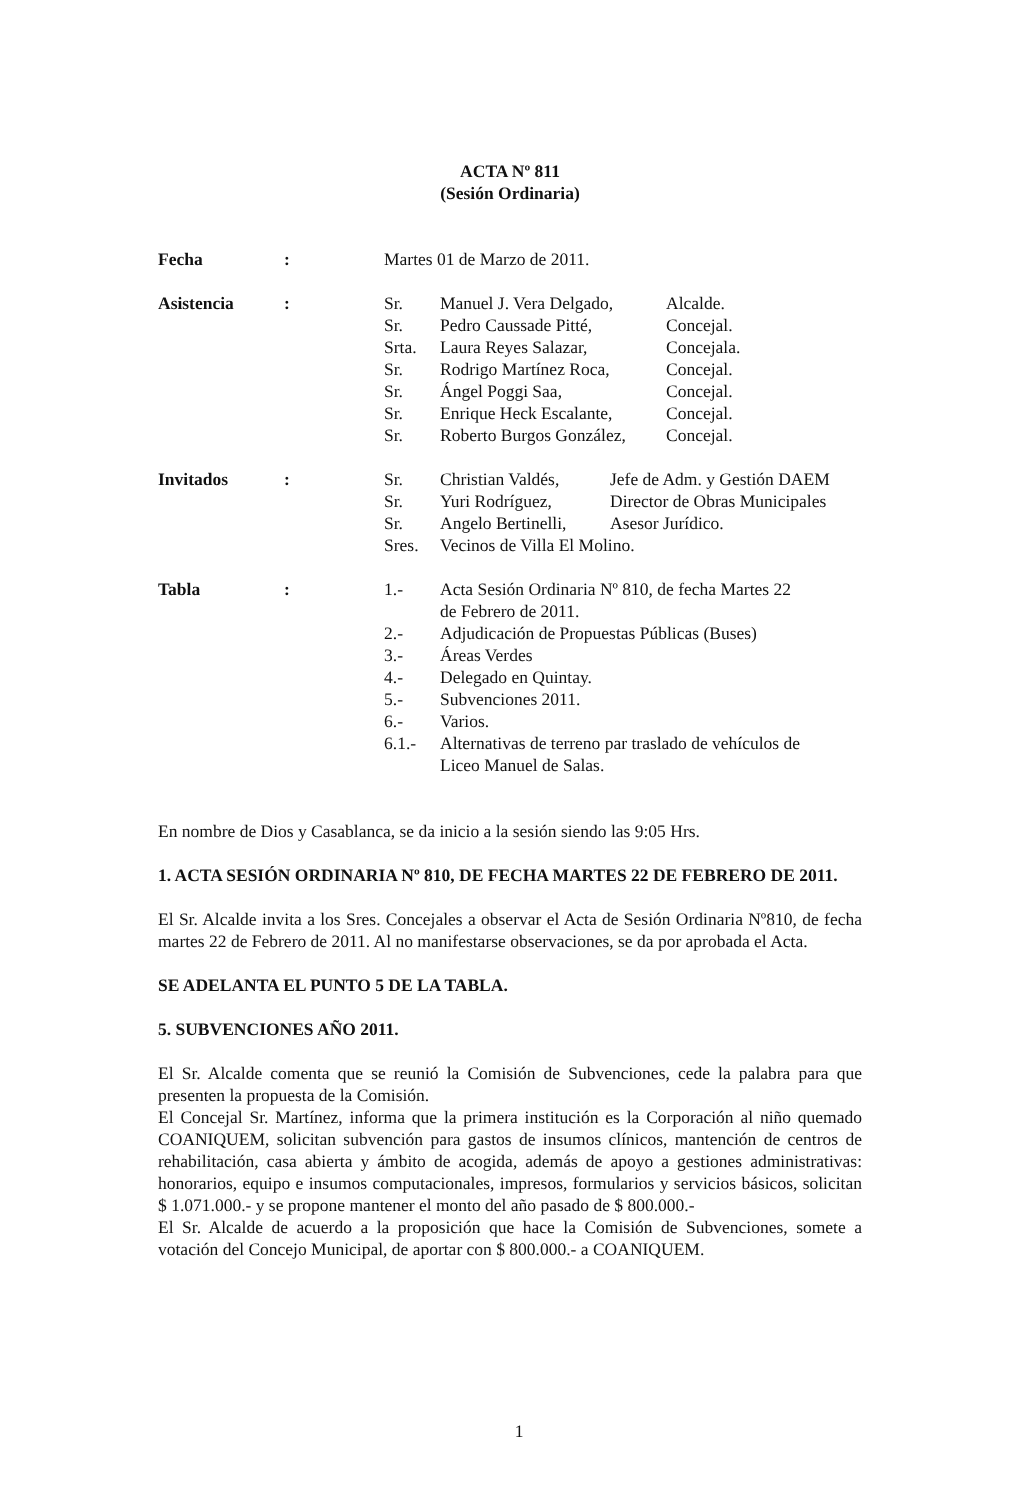ACTA Nº 811
(Sesión Ordinaria)
Fecha : Martes 01 de Marzo de 2011.
Asistencia :
| Sr. | Manuel J. Vera Delgado, | Alcalde. |
| Sr. | Pedro Caussade Pitté, | Concejal. |
| Srta. | Laura Reyes Salazar, | Concejala. |
| Sr. | Rodrigo Martínez Roca, | Concejal. |
| Sr. | Ángel Poggi Saa, | Concejal. |
| Sr. | Enrique Heck Escalante, | Concejal. |
| Sr. | Roberto Burgos González, | Concejal. |
Invitados :
| Sr. | Christian Valdés, | Jefe de Adm. y Gestión DAEM |
| Sr. | Yuri Rodríguez, | Director de Obras Municipales |
| Sr. | Angelo Bertinelli, | Asesor Jurídico. |
| Sres. | Vecinos de Villa El Molino. | |
Tabla :
| 1.- | Acta Sesión Ordinaria Nº 810, de fecha Martes 22 de Febrero de 2011. |
| 2.- | Adjudicación de Propuestas Públicas (Buses) |
| 3.- | Áreas Verdes |
| 4.- | Delegado en Quintay. |
| 5.- | Subvenciones 2011. |
| 6.- | Varios. |
| 6.1.- | Alternativas de terreno par traslado de vehículos de Liceo Manuel de Salas. |
En nombre de Dios y Casablanca, se da inicio a la sesión siendo las 9:05 Hrs.
1. ACTA SESIÓN ORDINARIA Nº 810, DE FECHA MARTES 22 DE FEBRERO DE 2011.
El Sr. Alcalde invita a los Sres. Concejales a observar el Acta de Sesión Ordinaria Nº810, de fecha martes 22 de Febrero de 2011. Al no manifestarse observaciones, se da por aprobada el Acta.
SE ADELANTA EL PUNTO 5 DE LA TABLA.
5. SUBVENCIONES AÑO 2011.
El Sr. Alcalde comenta que se reunió la Comisión de Subvenciones, cede la palabra para que presenten la propuesta de la Comisión.
El Concejal Sr. Martínez, informa que la primera institución es la Corporación al niño quemado COANIQUEM, solicitan subvención para gastos de insumos clínicos, mantención de centros de rehabilitación, casa abierta y ámbito de acogida, además de apoyo a gestiones administrativas: honorarios, equipo e insumos computacionales, impresos, formularios y servicios básicos, solicitan $ 1.071.000.- y se propone mantener el monto del año pasado de $ 800.000.-
El Sr. Alcalde de acuerdo a la proposición que hace la Comisión de Subvenciones, somete a votación del Concejo Municipal, de aportar con $ 800.000.- a COANIQUEM.
1